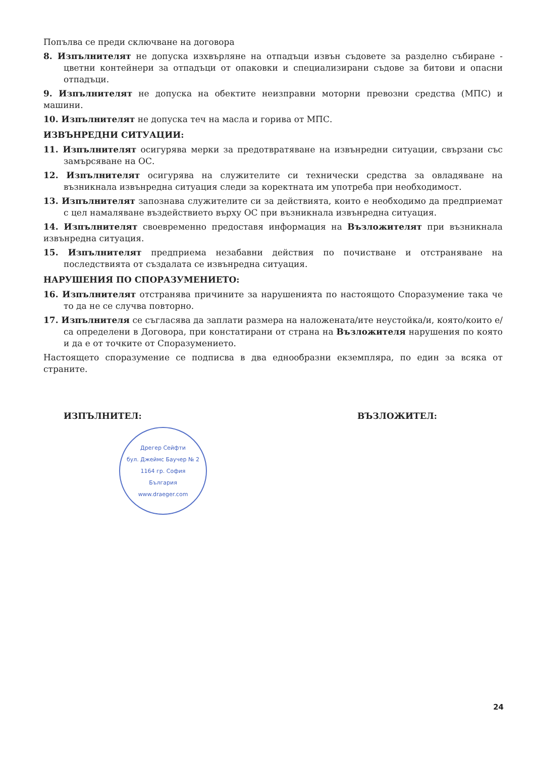Попълва се преди сключване на договора
8. Изпълнителят не допуска изхвърляне на отпадъци извън съдовете за разделно събиране - цветни контейнери за отпадъци от опаковки и специализирани съдове за битови и опасни отпадъци.
9. Изпълнителят не допуска на обектите неизправни моторни превозни средства (МПС) и машини.
10. Изпълнителят не допуска теч на масла и горива от МПС.
ИЗВЪНРЕДНИ СИТУАЦИИ:
11. Изпълнителят осигурява мерки за предотвратяване на извънредни ситуации, свързани със замърсяване на ОС.
12. Изпълнителят осигурява на служителите си технически средства за овладяване на възникнала извънредна ситуация следи за коректната им употреба при необходимост.
13. Изпълнителят запознава служителите си за действията, които е необходимо да предприемат с цел намаляване въздействието върху ОС при възникнала извънредна ситуация.
14. Изпълнителят своевременно предоставя информация на Възложителят при възникнала извънредна ситуация.
15. Изпълнителят предприема незабавни действия по почистване и отстраняване на последствията от създалата се извънредна ситуация.
НАРУШЕНИЯ ПО СПОРАЗУМЕНИЕТО:
16. Изпълнителят отстранява причините за нарушенията по настоящото Споразумение така че то да не се случва повторно.
17. Изпълнителя се съгласява да заплати размера на наложената/ите неустойка/и, която/които е/са определени в Договора, при констатирани от страна на Възложителя нарушения по която и да е от точките от Споразумението.
Настоящето споразумение се подписва в два еднообразни екземпляра, по един за всяка от страните.
ИЗПЪЛНИТЕЛ: ВЪЗЛОЖИТЕЛ:
Дрегер Сейфти
бул. Джеймс Баучер № 2
1164 гр. София
България
www.draeger.com
24